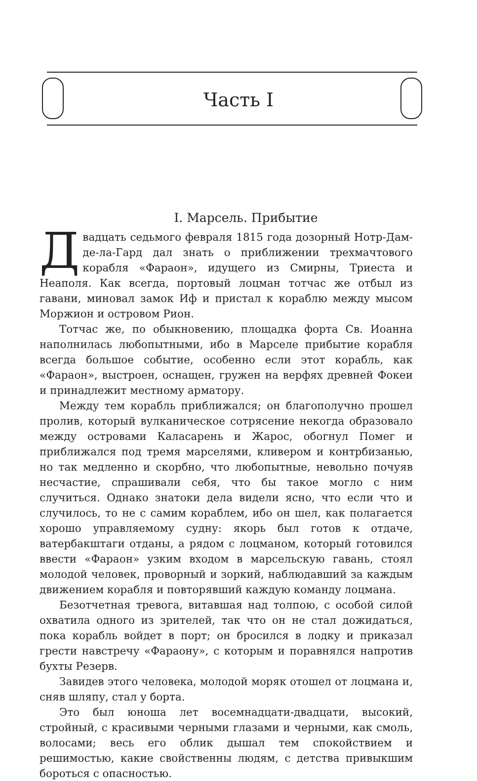Часть I
I. Марсель. Прибытие
Двадцать седьмого февраля 1815 года дозорный Нотр-Дам-де-ла-Гард дал знать о приближении трехмачтового корабля «Фараон», идущего из Смирны, Триеста и Неаполя. Как всегда, портовый лоцман тотчас же отбыл из гавани, миновал замок Иф и пристал к кораблю между мысом Моржион и островом Рион.
Тотчас же, по обыкновению, площадка форта Св. Иоанна наполнилась любопытными, ибо в Марселе прибытие корабля всегда большое событие, особенно если этот корабль, как «Фараон», выстроен, оснащен, гружен на верфях древней Фокеи и принадлежит местному арматору.
Между тем корабль приближался; он благополучно прошел пролив, который вулканическое сотрясение некогда образовало между островами Каласарень и Жарос, обогнул Помег и приближался под тремя марселями, кливером и контрбизанью, но так медленно и скорбно, что любопытные, невольно почуяв несчастие, спрашивали себя, что бы такое могло с ним случиться. Однако знатоки дела видели ясно, что если что и случилось, то не с самим кораблем, ибо он шел, как полагается хорошо управляемому судну: якорь был готов к отдаче, ватербакштаги отданы, а рядом с лоцманом, который готовился ввести «Фараон» узким входом в марсельскую гавань, стоял молодой человек, проворный и зоркий, наблюдавший за каждым движением корабля и повторявший каждую команду лоцмана.
Безотчетная тревога, витавшая над толпою, с особой силой охватила одного из зрителей, так что он не стал дожидаться, пока корабль войдет в порт; он бросился в лодку и приказал грести навстречу «Фараону», с которым и поравнялся напротив бухты Резерв.
Завидев этого человека, молодой моряк отошел от лоцмана и, сняв шляпу, стал у борта.
Это был юноша лет восемнадцати-двадцати, высокий, стройный, с красивыми черными глазами и черными, как смоль, волосами; весь его облик дышал тем спокойствием и решимостью, какие свойственны людям, с детства привыкшим бороться с опасностью.